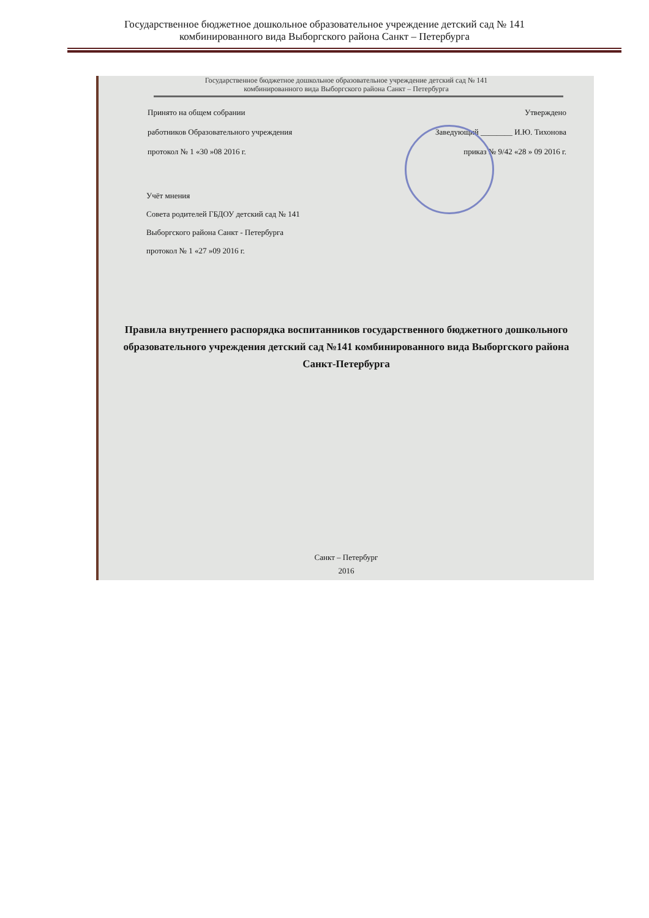Государственное бюджетное дошкольное образовательное учреждение детский сад № 141
комбинированного вида Выборгского района Санкт – Петербурга
Государственное бюджетное дошкольное образовательное учреждение детский сад № 141
комбинированного вида Выборгского района Санкт – Петербурга
Принято на общем собрании Утверждено
работников Образовательного учреждения Заведующий ________ И.Ю. Тихонова
протокол № 1 «30 »08 2016 г. приказ № 9/42 «28 » 09 2016 г.
Учёт мнения
Совета родителей ГБДОУ детский сад № 141
Выборгского района Санкт - Петербурга
протокол № 1 «27 »09 2016 г.
Правила внутреннего распорядка воспитанников государственного бюджетного дошкольного образовательного учреждения детский сад №141 комбинированного вида Выборгского района Санкт-Петербурга
Санкт – Петербург
2016